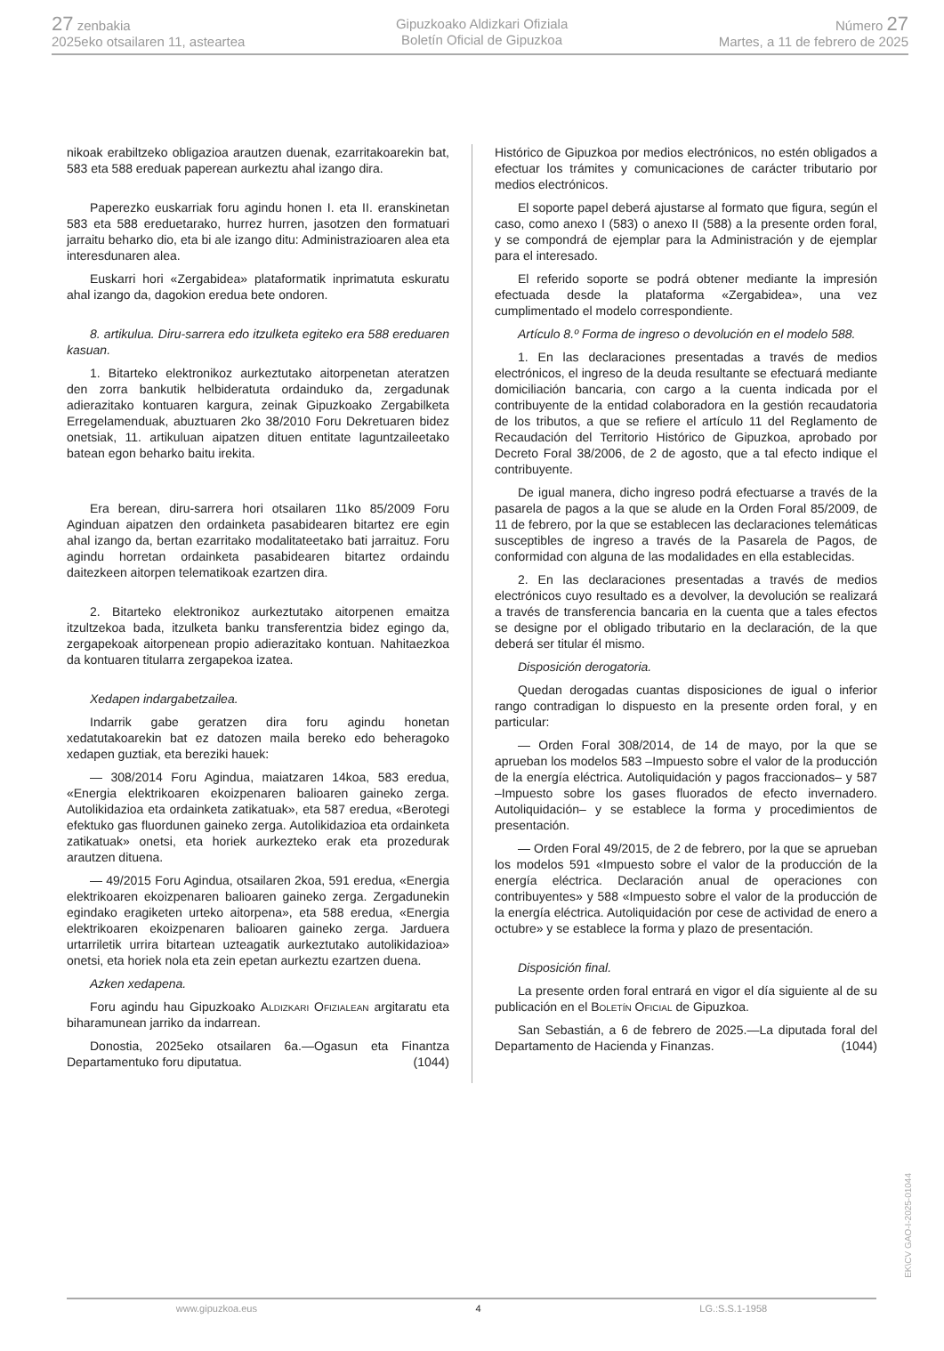27 zenbakia
2025eko otsailaren 11, asteartea
Gipuzkoako Aldizkari Ofiziala
Boletín Oficial de Gipuzkoa
Número 27
Martes, a 11 de febrero de 2025
nikoak erabiltzeko obligazioa arautzen duenak, ezarritakoarekin bat, 583 eta 588 ereduak paperean aurkeztu ahal izango dira.
Paperezko euskarriak foru agindu honen I. eta II. eranskinetan 583 eta 588 ereduetarako, hurrez hurren, jasotzen den formatuari jarraitu beharko dio, eta bi ale izango ditu: Administrazioaren alea eta interesdunaren alea.
Euskarri hori «Zergabidea» plataformatik inprimatuta eskuratu ahal izango da, dagokion eredua bete ondoren.
8. artikulua. Diru-sarrera edo itzulketa egiteko era 588 ereduaren kasuan.
1. Bitarteko elektronikoz aurkeztutako aitorpenetan ateratzen den zorra bankutik helbideratuta ordainduko da, zergadunak adierazitako kontuaren kargura, zeinak Gipuzkoako Zergabilketa Erregelamenduak, abuztuaren 2ko 38/2010 Foru Dekretuaren bidez onetsiak, 11. artikuluan aipatzen dituen entitate laguntzaileetako batean egon beharko baitu irekita.
Era berean, diru-sarrera hori otsailaren 11ko 85/2009 Foru Aginduan aipatzen den ordainketa pasabidearen bitartez ere egin ahal izango da, bertan ezarritako modalitateetako bati jarraituz. Foru agindu horretan ordainketa pasabidearen bitartez ordaindu daitezkeen aitorpen telematikoak ezartzen dira.
2. Bitarteko elektronikoz aurkeztutako aitorpenen emaitza itzultzekoa bada, itzulketa banku transferentzia bidez egingo da, zergapekoak aitorpenean propio adierazitako kontuan. Nahitaezkoa da kontuaren titularra zergapekoa izatea.
Xedapen indargabetzailea.
Indarrik gabe geratzen dira foru agindu honetan xedatutakoarekin bat ez datozen maila bereko edo beheragoko xedapen guztiak, eta bereziki hauek:
— 308/2014 Foru Agindua, maiatzaren 14koa, 583 eredua, «Energia elektrikoaren ekoizpenaren balioaren gaineko zerga. Autolikidazioa eta ordainketa zatikatuak», eta 587 eredua, «Berotegi efektuko gas fluordunen gaineko zerga. Autolikidazioa eta ordainketa zatikatuak» onetsi, eta horiek aurkezteko erak eta prozedurak arautzen dituena.
— 49/2015 Foru Agindua, otsailaren 2koa, 591 eredua, «Energia elektrikoaren ekoizpenaren balioaren gaineko zerga. Zergadunekin egindako eragiketen urteko aitorpena», eta 588 eredua, «Energia elektrikoaren ekoizpenaren balioaren gaineko zerga. Jarduera urtarriletik urrira bitartean uzteagatik aurkeztutako autolikidazioa» onetsi, eta horiek nola eta zein epetan aurkeztu ezartzen duena.
Azken xedapena.
Foru agindu hau Gipuzkoako Aldizkari Ofizialean argitaratu eta biharamunean jarriko da indarrean.
Donostia, 2025eko otsailaren 6a.—Ogasun eta Finantza Departamentuko foru diputatua. (1044)
Histórico de Gipuzkoa por medios electrónicos, no estén obligados a efectuar los trámites y comunicaciones de carácter tributario por medios electrónicos.
El soporte papel deberá ajustarse al formato que figura, según el caso, como anexo I (583) o anexo II (588) a la presente orden foral, y se compondrá de ejemplar para la Administración y de ejemplar para el interesado.
El referido soporte se podrá obtener mediante la impresión efectuada desde la plataforma «Zergabidea», una vez cumplimentado el modelo correspondiente.
Artículo 8.º Forma de ingreso o devolución en el modelo 588.
1. En las declaraciones presentadas a través de medios electrónicos, el ingreso de la deuda resultante se efectuará mediante domiciliación bancaria, con cargo a la cuenta indicada por el contribuyente de la entidad colaboradora en la gestión recaudatoria de los tributos, a que se refiere el artículo 11 del Reglamento de Recaudación del Territorio Histórico de Gipuzkoa, aprobado por Decreto Foral 38/2006, de 2 de agosto, que a tal efecto indique el contribuyente.
De igual manera, dicho ingreso podrá efectuarse a través de la pasarela de pagos a la que se alude en la Orden Foral 85/2009, de 11 de febrero, por la que se establecen las declaraciones telemáticas susceptibles de ingreso a través de la Pasarela de Pagos, de conformidad con alguna de las modalidades en ella establecidas.
2. En las declaraciones presentadas a través de medios electrónicos cuyo resultado es a devolver, la devolución se realizará a través de transferencia bancaria en la cuenta que a tales efectos se designe por el obligado tributario en la declaración, de la que deberá ser titular él mismo.
Disposición derogatoria.
Quedan derogadas cuantas disposiciones de igual o inferior rango contradigan lo dispuesto en la presente orden foral, y en particular:
— Orden Foral 308/2014, de 14 de mayo, por la que se aprueban los modelos 583 –Impuesto sobre el valor de la producción de la energía eléctrica. Autoliquidación y pagos fraccionados– y 587 –Impuesto sobre los gases fluorados de efecto invernadero. Autoliquidación– y se establece la forma y procedimientos de presentación.
— Orden Foral 49/2015, de 2 de febrero, por la que se aprueban los modelos 591 «Impuesto sobre el valor de la producción de la energía eléctrica. Declaración anual de operaciones con contribuyentes» y 588 «Impuesto sobre el valor de la producción de la energía eléctrica. Autoliquidación por cese de actividad de enero a octubre» y se establece la forma y plazo de presentación.
Disposición final.
La presente orden foral entrará en vigor el día siguiente al de su publicación en el Boletín Oficial de Gipuzkoa.
San Sebastián, a 6 de febrero de 2025.—La diputada foral del Departamento de Hacienda y Finanzas. (1044)
EK\CV GAO-I-2025-01044
www.gipuzkoa.eus 4 LG.:S.S.1-1958